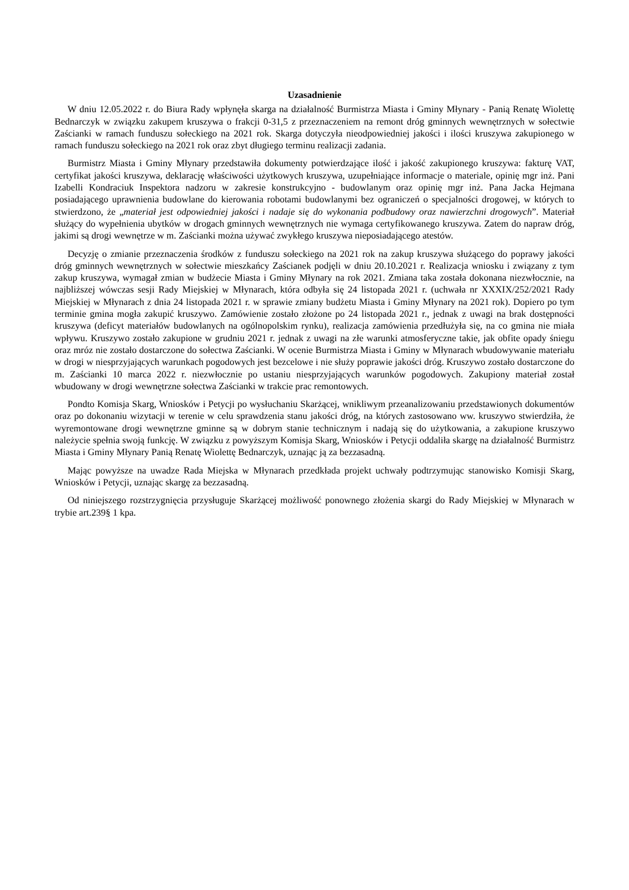Uzasadnienie
W dniu 12.05.2022 r. do Biura Rady wpłynęła skarga na działalność Burmistrza Miasta i Gminy Młynary - Panią Renatę Wiolettę Bednarczyk w związku zakupem kruszywa o frakcji 0-31,5 z przeznaczeniem na remont dróg gminnych wewnętrznych w sołectwie Zaścianki w ramach funduszu sołeckiego na 2021 rok. Skarga dotyczyła nieodpowiedniej jakości i ilości kruszywa zakupionego w ramach funduszu sołeckiego na 2021 rok oraz zbyt długiego terminu realizacji zadania.
Burmistrz Miasta i Gminy Młynary przedstawiła dokumenty potwierdzające ilość i jakość zakupionego kruszywa: fakturę VAT, certyfikat jakości kruszywa, deklarację właściwości użytkowych kruszywa, uzupełniające informacje o materiale, opinię mgr inż. Pani Izabelli Kondraciuk Inspektora nadzoru w zakresie konstrukcyjno - budowlanym oraz opinię mgr inż. Pana Jacka Hejmana posiadającego uprawnienia budowlane do kierowania robotami budowlanymi bez ograniczeń o specjalności drogowej, w których to stwierdzono, że „materiał jest odpowiedniej jakości i nadaje się do wykonania podbudowy oraz nawierzchni drogowych”. Materiał służący do wypełnienia ubytków w drogach gminnych wewnętrznych nie wymaga certyfikowanego kruszywa. Zatem do napraw dróg, jakimi są drogi wewnętrze w m. Zaścianki można używać zwykłego kruszywa nieposiadającego atestów.
Decyzję o zmianie przeznaczenia środków z funduszu sołeckiego na 2021 rok na zakup kruszywa służącego do poprawy jakości dróg gminnych wewnętrznych w sołectwie mieszkańcy Zaścianek podjęli w dniu 20.10.2021 r. Realizacja wniosku i związany z tym zakup kruszywa, wymagał zmian w budżecie Miasta i Gminy Młynary na rok 2021. Zmiana taka została dokonana niezwłocznie, na najbliższej wówczas sesji Rady Miejskiej w Młynarach, która odbyła się 24 listopada 2021 r. (uchwała nr XXXIX/252/2021 Rady Miejskiej w Młynarach z dnia 24 listopada 2021 r. w sprawie zmiany budżetu Miasta i Gminy Młynary na 2021 rok). Dopiero po tym terminie gmina mogła zakupić kruszywo. Zamówienie zostało złożone po 24 listopada 2021 r., jednak z uwagi na brak dostępności kruszywa (deficyt materiałów budowlanych na ogólnopolskim rynku), realizacja zamówienia przedłużyła się, na co gmina nie miała wpływu. Kruszywo zostało zakupione w grudniu 2021 r. jednak z uwagi na złe warunki atmosferyczne takie, jak obfite opady śniegu oraz mróz nie zostało dostarczone do sołectwa Zaścianki. W ocenie Burmistrza Miasta i Gminy w Młynarach wbudowywanie materiału w drogi w niesprzyjających warunkach pogodowych jest bezcelowe i nie służy poprawie jakości dróg. Kruszywo zostało dostarczone do m. Zaścianki 10 marca 2022 r. niezwłocznie po ustaniu niesprzyjających warunków pogodowych. Zakupiony materiał został wbudowany w drogi wewnętrzne sołectwa Zaścianki w trakcie prac remontowych.
Pondto Komisja Skarg, Wniosków i Petycji po wysłuchaniu Skarżącej, wnikliwym przeanalizowaniu przedstawionych dokumentów oraz po dokonaniu wizytacji w terenie w celu sprawdzenia stanu jakości dróg, na których zastosowano ww. kruszywo stwierdziła, że wyremontowane drogi wewnętrzne gminne są w dobrym stanie technicznym i nadają się do użytkowania, a zakupione kruszywo należycie spełnia swoją funkcję. W związku z powyższym Komisja Skarg, Wniosków i Petycji oddaliła skargę na działalność Burmistrz Miasta i Gminy Młynary Panią Renatę Wiolettę Bednarczyk, uznając ją za bezzasadną.
Mając powyższe na uwadze Rada Miejska w Młynarach przedkłada projekt uchwały podtrzymując stanowisko Komisji Skarg, Wniosków i Petycji, uznając skargę za bezzasadną.
Od niniejszego rozstrzygnięcia przysługuje Skarżącej możliwość ponownego złożenia skargi do Rady Miejskiej w Młynarach w trybie art.239§ 1 kpa.